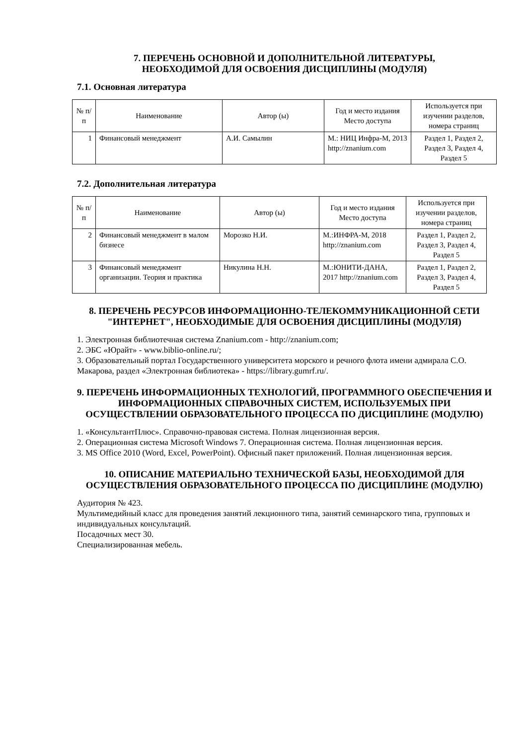7. ПЕРЕЧЕНЬ ОСНОВНОЙ И ДОПОЛНИТЕЛЬНОЙ ЛИТЕРАТУРЫ,
НЕОБХОДИМОЙ ДЛЯ ОСВОЕНИЯ ДИСЦИПЛИНЫ (МОДУЛЯ)
7.1. Основная литература
| № п/п | Наименование | Автор (ы) | Год и место издания Место доступа | Используется при изучении разделов, номера страниц |
| --- | --- | --- | --- | --- |
| 1 | Финансовый менеджмент | А.И. Самылин | М.: НИЦ Инфра-М, 2013 http://znanium.com | Раздел 1, Раздел 2, Раздел 3, Раздел 4, Раздел 5 |
7.2. Дополнительная литература
| № п/п | Наименование | Автор (ы) | Год и место издания Место доступа | Используется при изучении разделов, номера страниц |
| --- | --- | --- | --- | --- |
| 2 | Финансовый менеджмент в малом бизнесе | Морозко Н.И. | М.:ИНФРА-М, 2018 http://znanium.com | Раздел 1, Раздел 2, Раздел 3, Раздел 4, Раздел 5 |
| 3 | Финансовый менеджмент организации. Теория и практика | Никулина Н.Н. | М.:ЮНИТИ-ДАНА, 2017 http://znanium.com | Раздел 1, Раздел 2, Раздел 3, Раздел 4, Раздел 5 |
8. ПЕРЕЧЕНЬ РЕСУРСОВ ИНФОРМАЦИОННО-ТЕЛЕКОММУНИКАЦИОННОЙ СЕТИ "ИНТЕРНЕТ", НЕОБХОДИМЫЕ ДЛЯ ОСВОЕНИЯ ДИСЦИПЛИНЫ (МОДУЛЯ)
1. Электронная библиотечная система Znanium.com - http://znanium.com;
2. ЭБС «Юрайт» - www.biblio-online.ru/;
3. Образовательный портал Государственного университета морского и речного флота имени адмирала С.О. Макарова, раздел «Электронная библиотека» - https://library.gumrf.ru/.
9. ПЕРЕЧЕНЬ ИНФОРМАЦИОННЫХ ТЕХНОЛОГИЙ, ПРОГРАММНОГО ОБЕСПЕЧЕНИЯ И ИНФОРМАЦИОННЫХ СПРАВОЧНЫХ СИСТЕМ, ИСПОЛЬЗУЕМЫХ ПРИ ОСУЩЕСТВЛЕНИИ ОБРАЗОВАТЕЛЬНОГО ПРОЦЕССА ПО ДИСЦИПЛИНЕ (МОДУЛЮ)
1. «КонсультантПлюс». Справочно-правовая система. Полная лицензионная версия.
2. Операционная система Microsoft Windows 7. Операционная система. Полная лицензионная версия.
3. MS Office 2010 (Word, Excel, PowerPoint). Офисный пакет приложений. Полная лицензионная версия.
10. ОПИСАНИЕ МАТЕРИАЛЬНО ТЕХНИЧЕСКОЙ БАЗЫ, НЕОБХОДИМОЙ ДЛЯ ОСУЩЕСТВЛЕНИЯ ОБРАЗОВАТЕЛЬНОГО ПРОЦЕССА ПО ДИСЦИПЛИНЕ (МОДУЛЮ)
Аудитория № 423.
Мультимедийный класс для проведения занятий лекционного типа, занятий семинарского типа, групповых и индивидуальных консультаций.
Посадочных мест 30.
Специализированная мебель.